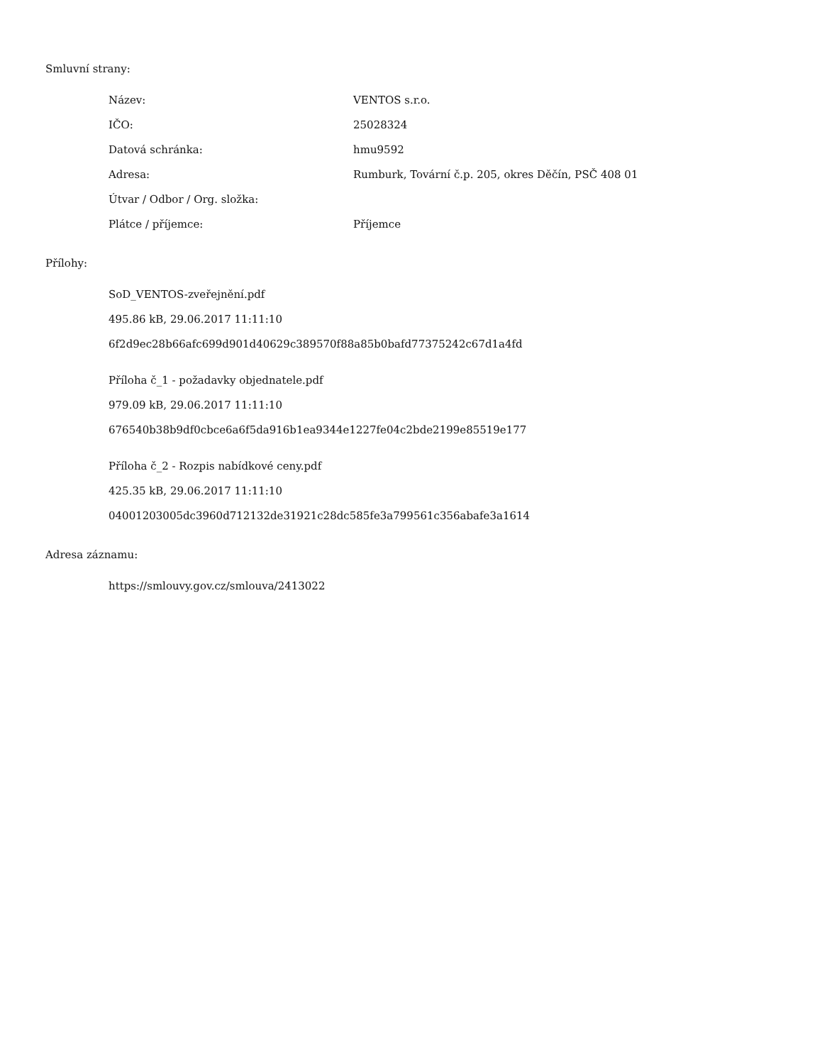Smluvní strany:
| Název: | VENTOS s.r.o. |
| IČO: | 25028324 |
| Datová schránka: | hmu9592 |
| Adresa: | Rumburk, Tovární č.p. 205, okres Děčín, PSČ 408 01 |
| Útvar / Odbor / Org. složka: | |
| Plátce / příjemce: | Příjemce |
Přílohy:
SoD_VENTOS-zveřejnění.pdf
495.86 kB, 29.06.2017 11:11:10
6f2d9ec28b66afc699d901d40629c389570f88a85b0bafd77375242c67d1a4fd
Příloha č_1 - požadavky objednatele.pdf
979.09 kB, 29.06.2017 11:11:10
676540b38b9df0cbce6a6f5da916b1ea9344e1227fe04c2bde2199e85519e177
Příloha č_2 - Rozpis nabídkové ceny.pdf
425.35 kB, 29.06.2017 11:11:10
04001203005dc3960d712132de31921c28dc585fe3a799561c356abafe3a1614
Adresa záznamu:
https://smlouvy.gov.cz/smlouva/2413022